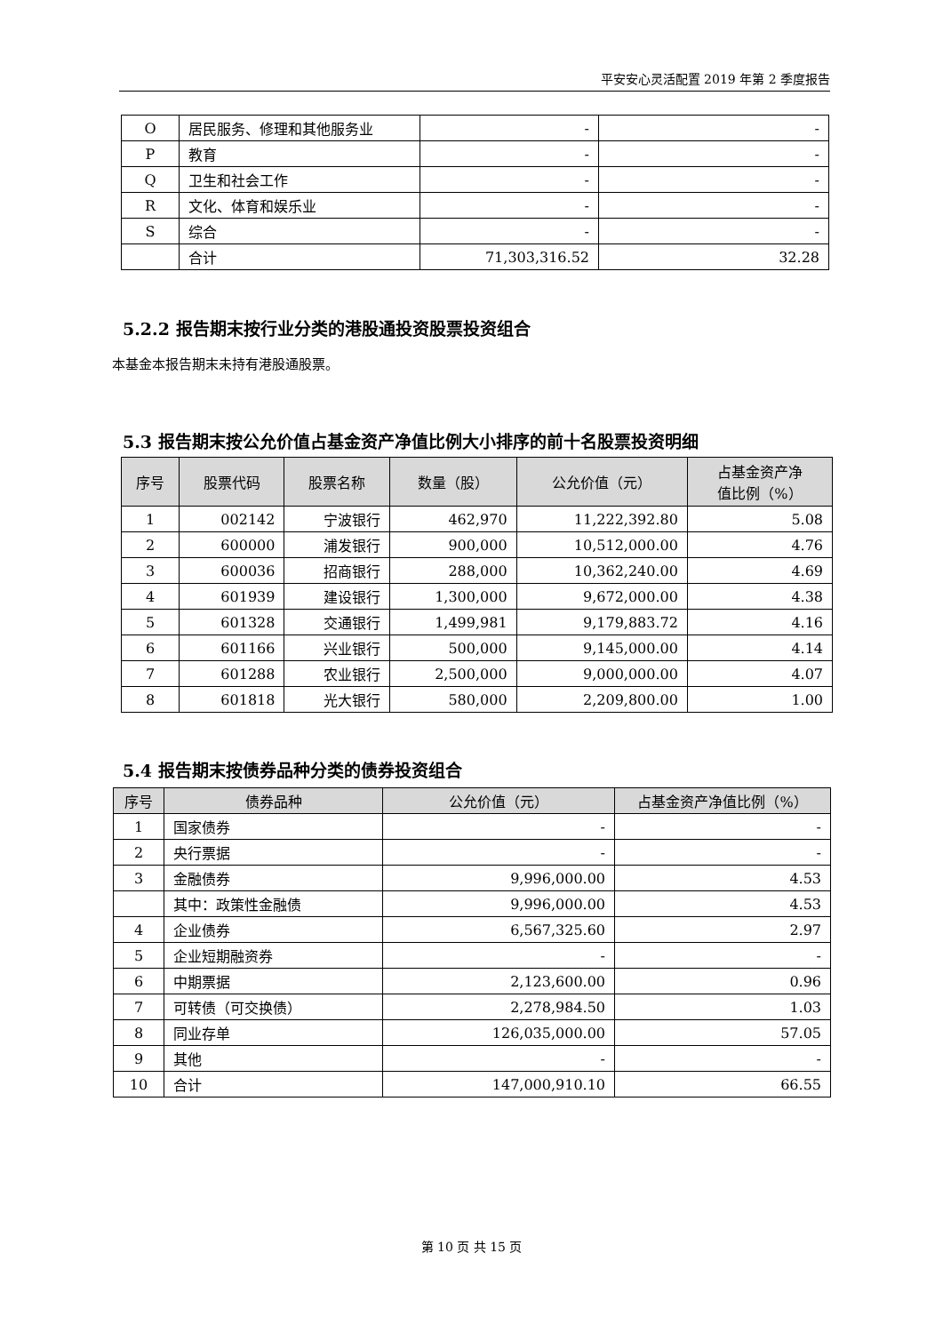平安安心灵活配置 2019 年第 2 季度报告
| O | 居民服务、修理和其他服务业 | - | - |
| P | 教育 | - | - |
| Q | 卫生和社会工作 | - | - |
| R | 文化、体育和娱乐业 | - | - |
| S | 综合 | - | - |
| | 合计 | 71,303,316.52 | 32.28 |
5.2.2 报告期末按行业分类的港股通投资股票投资组合
本基金本报告期末未持有港股通股票。
5.3 报告期末按公允价值占基金资产净值比例大小排序的前十名股票投资明细
| 序号 | 股票代码 | 股票名称 | 数量（股） | 公允价值（元） | 占基金资产净 值比例（%） |
| --- | --- | --- | --- | --- | --- |
| 1 | 002142 | 宁波银行 | 462,970 | 11,222,392.80 | 5.08 |
| 2 | 600000 | 浦发银行 | 900,000 | 10,512,000.00 | 4.76 |
| 3 | 600036 | 招商银行 | 288,000 | 10,362,240.00 | 4.69 |
| 4 | 601939 | 建设银行 | 1,300,000 | 9,672,000.00 | 4.38 |
| 5 | 601328 | 交通银行 | 1,499,981 | 9,179,883.72 | 4.16 |
| 6 | 601166 | 兴业银行 | 500,000 | 9,145,000.00 | 4.14 |
| 7 | 601288 | 农业银行 | 2,500,000 | 9,000,000.00 | 4.07 |
| 8 | 601818 | 光大银行 | 580,000 | 2,209,800.00 | 1.00 |
5.4 报告期末按债券品种分类的债券投资组合
| 序号 | 债券品种 | 公允价值（元） | 占基金资产净值比例（%） |
| --- | --- | --- | --- |
| 1 | 国家债券 | - | - |
| 2 | 央行票据 | - | - |
| 3 | 金融债券 | 9,996,000.00 | 4.53 |
| | 其中：政策性金融债 | 9,996,000.00 | 4.53 |
| 4 | 企业债券 | 6,567,325.60 | 2.97 |
| 5 | 企业短期融资券 | - | - |
| 6 | 中期票据 | 2,123,600.00 | 0.96 |
| 7 | 可转债（可交换债） | 2,278,984.50 | 1.03 |
| 8 | 同业存单 | 126,035,000.00 | 57.05 |
| 9 | 其他 | - | - |
| 10 | 合计 | 147,000,910.10 | 66.55 |
第 10 页 共 15 页